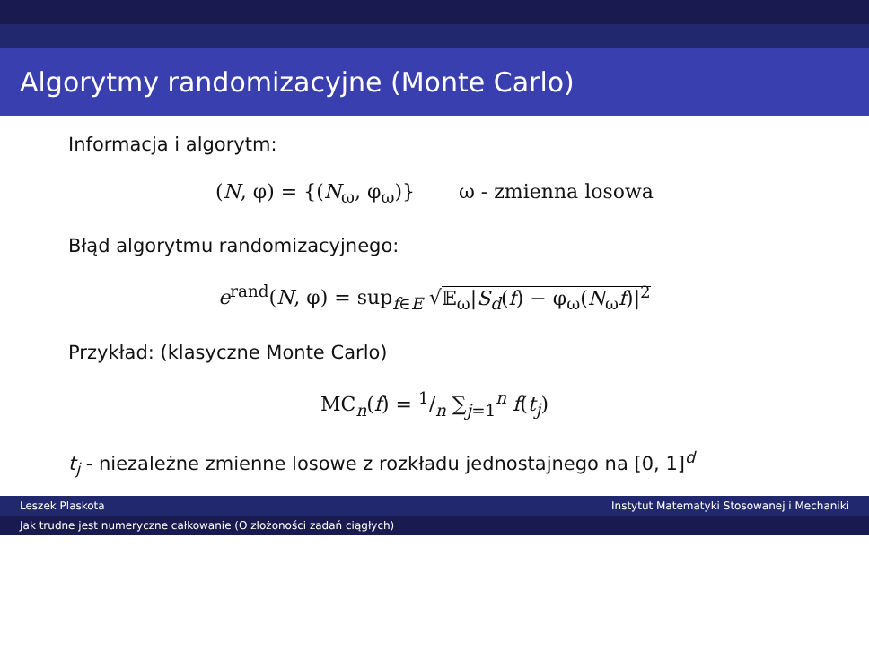Algorytmy randomizacyjne (Monte Carlo)
Informacja i algorytm:
(N, φ) = {(N<sub>ω</sub>, φ<sub>ω</sub>)} ω - zmienna losowa
Błąd algorytmu randomizacyjnego:
e<sup>rand</sup>(N, φ) = sup<sub>f∈E</sub> √𝔼<sub>ω</sub>|S<sub>d</sub>(f) − φ<sub>ω</sub>(N<sub>ω</sub>f)|<sup>2</sup>
Przykład: (klasyczne Monte Carlo)
MC<sub>n</sub>(f) = 1/n ∑<sub>j=1</sub><sup>n</sup> f(t<sub>j</sub>)
t<sub>j</sub> - niezależne zmienne losowe z rozkładu jednostajnego na [0, 1]<sup>d</sup>
Leszek Plaskota Instytut Matematyki Stosowanej i Mechaniki
Jak trudne jest numeryczne całkowanie (O złożoności zadań ciągłych)